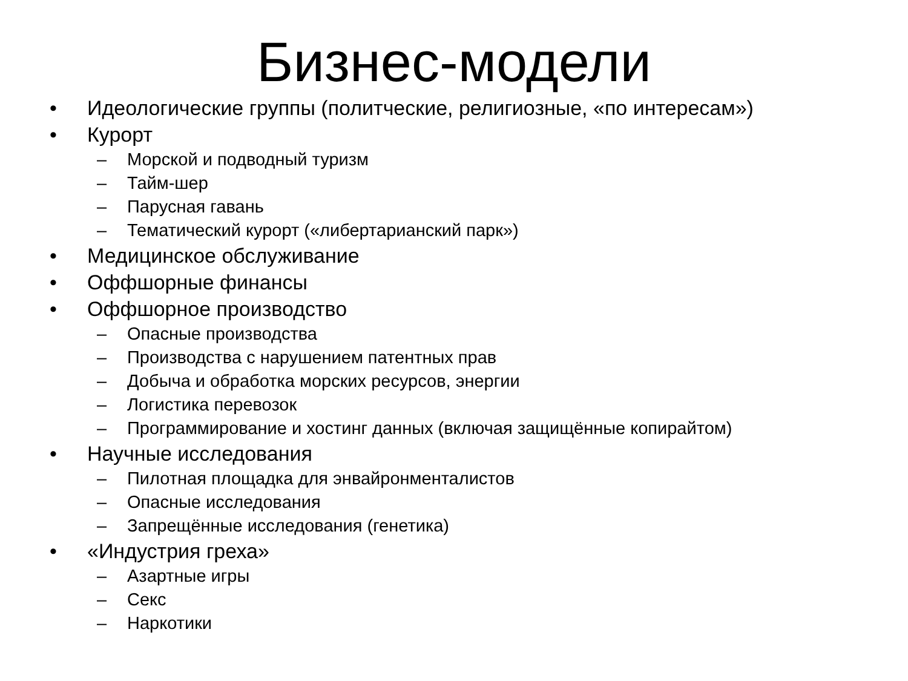Бизнес-модели
• Идеологические группы (политческие, религиозные, «по интересам»)
• Курорт
– Морской и подводный туризм
– Тайм-шер
– Парусная гавань
– Тематический курорт («либертарианский парк»)
• Медицинское обслуживание
• Оффшорные финансы
• Оффшорное производство
– Опасные производства
– Производства с нарушением патентных прав
– Добыча и обработка морских ресурсов, энергии
– Логистика перевозок
– Программирование и хостинг данных (включая защищённые копирайтом)
• Научные исследования
– Пилотная площадка для энвайронменталистов
– Опасные исследования
– Запрещённые исследования (генетика)
• «Индустрия греха»
– Азартные игры
– Секс
– Наркотики